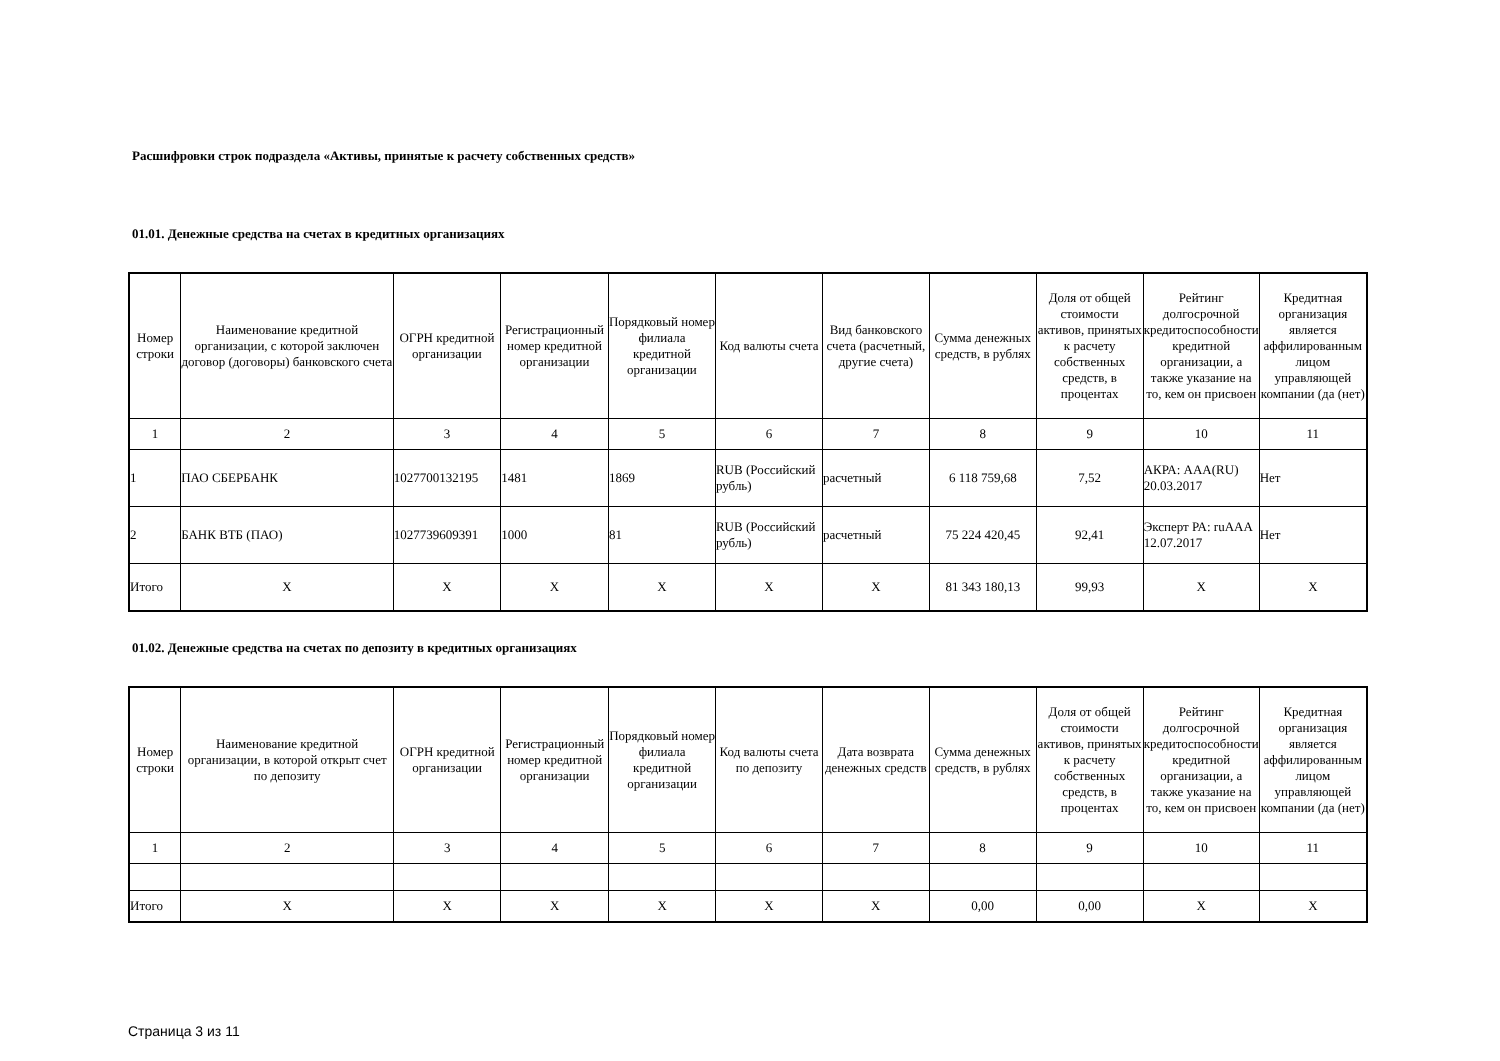Расшифровки строк подраздела «Активы, принятые к расчету собственных средств»
01.01. Денежные средства на счетах в кредитных организациях
| Номер строки | Наименование кредитной организации, с которой заключен договор (договоры) банковского счета | ОГРН кредитной организации | Регистрационный номер кредитной организации | Порядковый номер филиала кредитной организации | Код валюты счета | Вид банковского счета (расчетный, другие счета) | Сумма денежных средств, в рублях | Доля от общей стоимости активов, принятых к расчету собственных средств, в процентах | Рейтинг долгосрочной кредитоспособности кредитной организации, а также указание на то, кем он присвоен | Кредитная организация является аффилированным лицом управляющей компании (да (нет) |
| --- | --- | --- | --- | --- | --- | --- | --- | --- | --- | --- |
| 1 | 2 | 3 | 4 | 5 | 6 | 7 | 8 | 9 | 10 | 11 |
| 1 | ПАО СБЕРБАНК | 1027700132195 | 1481 | 1869 | RUB (Российский рубль) | расчетный | 6 118 759,68 | 7,52 | АКРА: AAA(RU) 20.03.2017 | Нет |
| 2 | БАНК ВТБ (ПАО) | 1027739609391 | 1000 | 81 | RUB (Российский рубль) | расчетный | 75 224 420,45 | 92,41 | Эксперт РА: ruAAA 12.07.2017 | Нет |
| Итого | X | X | X | X | X | X | 81 343 180,13 | 99,93 | X | X |
01.02. Денежные средства на счетах по депозиту в кредитных организациях
| Номер строки | Наименование кредитной организации, в которой открыт счет по депозиту | ОГРН кредитной организации | Регистрационный номер кредитной организации | Порядковый номер филиала кредитной организации | Код валюты счета по депозиту | Дата возврата денежных средств | Сумма денежных средств, в рублях | Доля от общей стоимости активов, принятых к расчету собственных средств, в процентах | Рейтинг долгосрочной кредитоспособности кредитной организации, а также указание на то, кем он присвоен | Кредитная организация является аффилированным лицом управляющей компании (да (нет) |
| --- | --- | --- | --- | --- | --- | --- | --- | --- | --- | --- |
| 1 | 2 | 3 | 4 | 5 | 6 | 7 | 8 | 9 | 10 | 11 |
| Итого | X | X | X | X | X | X | 0,00 | 0,00 | X | X |
Страница 3 из 11